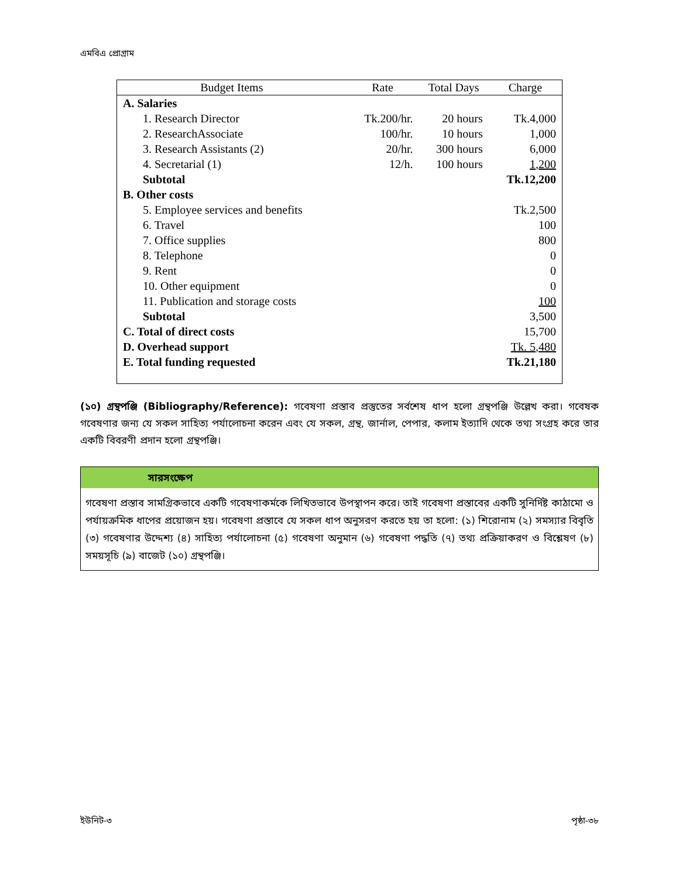এমবিএ প্রোগ্রাম
| Budget Items | Rate | Total Days | Charge |
| --- | --- | --- | --- |
| A. Salaries | | | |
| 1. Research Director | Tk.200/hr. | 20 hours | Tk.4,000 |
| 2. ResearchAssociate | 100/hr. | 10 hours | 1,000 |
| 3. Research Assistants (2) | 20/hr. | 300 hours | 6,000 |
| 4. Secretarial (1) | 12/h. | 100 hours | 1,200 |
| Subtotal | | | Tk.12,200 |
| B. Other costs | | | |
| 5. Employee services and benefits | | | Tk.2,500 |
| 6. Travel | | | 100 |
| 7. Office supplies | | | 800 |
| 8. Telephone | | | 0 |
| 9. Rent | | | 0 |
| 10. Other equipment | | | 0 |
| 11. Publication and storage costs | | | 100 |
| Subtotal | | | 3,500 |
| C. Total of direct costs | | | 15,700 |
| D. Overhead support | | | Tk. 5,480 |
| E. Total funding requested | | | Tk.21,180 |
(১০) গ্রন্থপঞ্জি (Bibliography/Reference): গবেষণা প্রস্তাব প্রস্তুতের সর্বশেষ ধাপ হলো গ্রন্থপঞ্জি উল্লেখ করা। গবেষক গবেষণার জন্য যে সকল সাহিত্য পর্যালোচনা করেন এবং যে সকল, গ্রন্থ, জার্নাল, পেপার, কলাম ইত্যাদি থেকে তথ্য সংগ্রহ করে তার একটি বিবরণী প্রদান হলো গ্রন্থপঞ্জি।
সারসংক্ষেপ
গবেষণা প্রস্তাব সামগ্রিকভাবে একটি গবেষণাকর্মকে লিখিতভাবে উপস্থাপন করে। তাই গবেষণা প্রস্তাবের একটি সুনির্দিষ্ট কাঠামো ও পর্যায়ক্রমিক ধাপের প্রয়োজন হয়। গবেষণা প্রস্তাবে যে সকল ধাপ অনুসরণ করতে হয় তা হলো: (১) শিরোনাম (২) সমস্যার বিবৃতি (৩) গবেষণার উদ্দেশ্য (৪) সাহিত্য পর্যালোচনা (৫) গবেষণা অনুমান (৬) গবেষণা পদ্ধতি (৭) তথ্য প্রক্রিয়াকরণ ও বিশ্লেষণ (৮) সময়সূচি (৯) বাজেট (১০) গ্রন্থপঞ্জি।
ইউনিট-৩ পৃষ্ঠা-৩৮